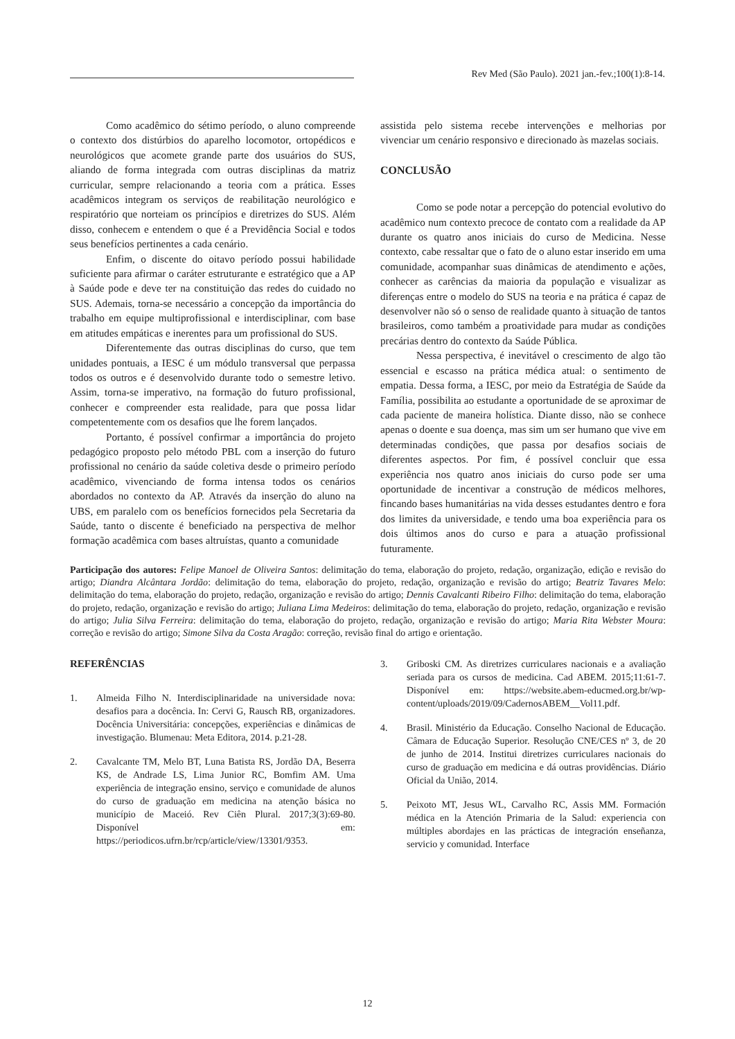Rev Med (São Paulo). 2021 jan.-fev.;100(1):8-14.
Como acadêmico do sétimo período, o aluno compreende o contexto dos distúrbios do aparelho locomotor, ortopédicos e neurológicos que acomete grande parte dos usuários do SUS, aliando de forma integrada com outras disciplinas da matriz curricular, sempre relacionando a teoria com a prática. Esses acadêmicos integram os serviços de reabilitação neurológico e respiratório que norteiam os princípios e diretrizes do SUS. Além disso, conhecem e entendem o que é a Previdência Social e todos seus benefícios pertinentes a cada cenário.
Enfim, o discente do oitavo período possui habilidade suficiente para afirmar o caráter estruturante e estratégico que a AP à Saúde pode e deve ter na constituição das redes do cuidado no SUS. Ademais, torna-se necessário a concepção da importância do trabalho em equipe multiprofissional e interdisciplinar, com base em atitudes empáticas e inerentes para um profissional do SUS.
Diferentemente das outras disciplinas do curso, que tem unidades pontuais, a IESC é um módulo transversal que perpassa todos os outros e é desenvolvido durante todo o semestre letivo. Assim, torna-se imperativo, na formação do futuro profissional, conhecer e compreender esta realidade, para que possa lidar competentemente com os desafios que lhe forem lançados.
Portanto, é possível confirmar a importância do projeto pedagógico proposto pelo método PBL com a inserção do futuro profissional no cenário da saúde coletiva desde o primeiro período acadêmico, vivenciando de forma intensa todos os cenários abordados no contexto da AP. Através da inserção do aluno na UBS, em paralelo com os benefícios fornecidos pela Secretaria da Saúde, tanto o discente é beneficiado na perspectiva de melhor formação acadêmica com bases altruístas, quanto a comunidade
assistida pelo sistema recebe intervenções e melhorias por vivenciar um cenário responsivo e direcionado às mazelas sociais.
CONCLUSÃO
Como se pode notar a percepção do potencial evolutivo do acadêmico num contexto precoce de contato com a realidade da AP durante os quatro anos iniciais do curso de Medicina. Nesse contexto, cabe ressaltar que o fato de o aluno estar inserido em uma comunidade, acompanhar suas dinâmicas de atendimento e ações, conhecer as carências da maioria da população e visualizar as diferenças entre o modelo do SUS na teoria e na prática é capaz de desenvolver não só o senso de realidade quanto à situação de tantos brasileiros, como também a proatividade para mudar as condições precárias dentro do contexto da Saúde Pública.
Nessa perspectiva, é inevitável o crescimento de algo tão essencial e escasso na prática médica atual: o sentimento de empatia. Dessa forma, a IESC, por meio da Estratégia de Saúde da Família, possibilita ao estudante a oportunidade de se aproximar de cada paciente de maneira holística. Diante disso, não se conhece apenas o doente e sua doença, mas sim um ser humano que vive em determinadas condições, que passa por desafios sociais de diferentes aspectos. Por fim, é possível concluir que essa experiência nos quatro anos iniciais do curso pode ser uma oportunidade de incentivar a construção de médicos melhores, fincando bases humanitárias na vida desses estudantes dentro e fora dos limites da universidade, e tendo uma boa experiência para os dois últimos anos do curso e para a atuação profissional futuramente.
Participação dos autores: Felipe Manoel de Oliveira Santos: delimitação do tema, elaboração do projeto, redação, organização, edição e revisão do artigo; Diandra Alcântara Jordão: delimitação do tema, elaboração do projeto, redação, organização e revisão do artigo; Beatriz Tavares Melo: delimitação do tema, elaboração do projeto, redação, organização e revisão do artigo; Dennis Cavalcanti Ribeiro Filho: delimitação do tema, elaboração do projeto, redação, organização e revisão do artigo; Juliana Lima Medeiros: delimitação do tema, elaboração do projeto, redação, organização e revisão do artigo; Julia Silva Ferreira: delimitação do tema, elaboração do projeto, redação, organização e revisão do artigo; Maria Rita Webster Moura: correção e revisão do artigo; Simone Silva da Costa Aragão: correção, revisão final do artigo e orientação.
REFERÊNCIAS
1. Almeida Filho N. Interdisciplinaridade na universidade nova: desafios para a docência. In: Cervi G, Rausch RB, organizadores. Docência Universitária: concepções, experiências e dinâmicas de investigação. Blumenau: Meta Editora, 2014. p.21-28.
2. Cavalcante TM, Melo BT, Luna Batista RS, Jordão DA, Beserra KS, de Andrade LS, Lima Junior RC, Bomfim AM. Uma experiência de integração ensino, serviço e comunidade de alunos do curso de graduação em medicina na atenção básica no município de Maceió. Rev Ciên Plural. 2017;3(3):69-80. Disponível em: https://periodicos.ufrn.br/rcp/article/view/13301/9353.
3. Griboski CM. As diretrizes curriculares nacionais e a avaliação seriada para os cursos de medicina. Cad ABEM. 2015;11:61-7. Disponível em: https://website.abem-educmed.org.br/wp-content/uploads/2019/09/CadernosABEM__Vol11.pdf.
4. Brasil. Ministério da Educação. Conselho Nacional de Educação. Câmara de Educação Superior. Resolução CNE/CES nº 3, de 20 de junho de 2014. Institui diretrizes curriculares nacionais do curso de graduação em medicina e dá outras providências. Diário Oficial da União, 2014.
5. Peixoto MT, Jesus WL, Carvalho RC, Assis MM. Formación médica en la Atención Primaria de la Salud: experiencia con múltiples abordajes en las prácticas de integración enseñanza, servicio y comunidad. Interface
12